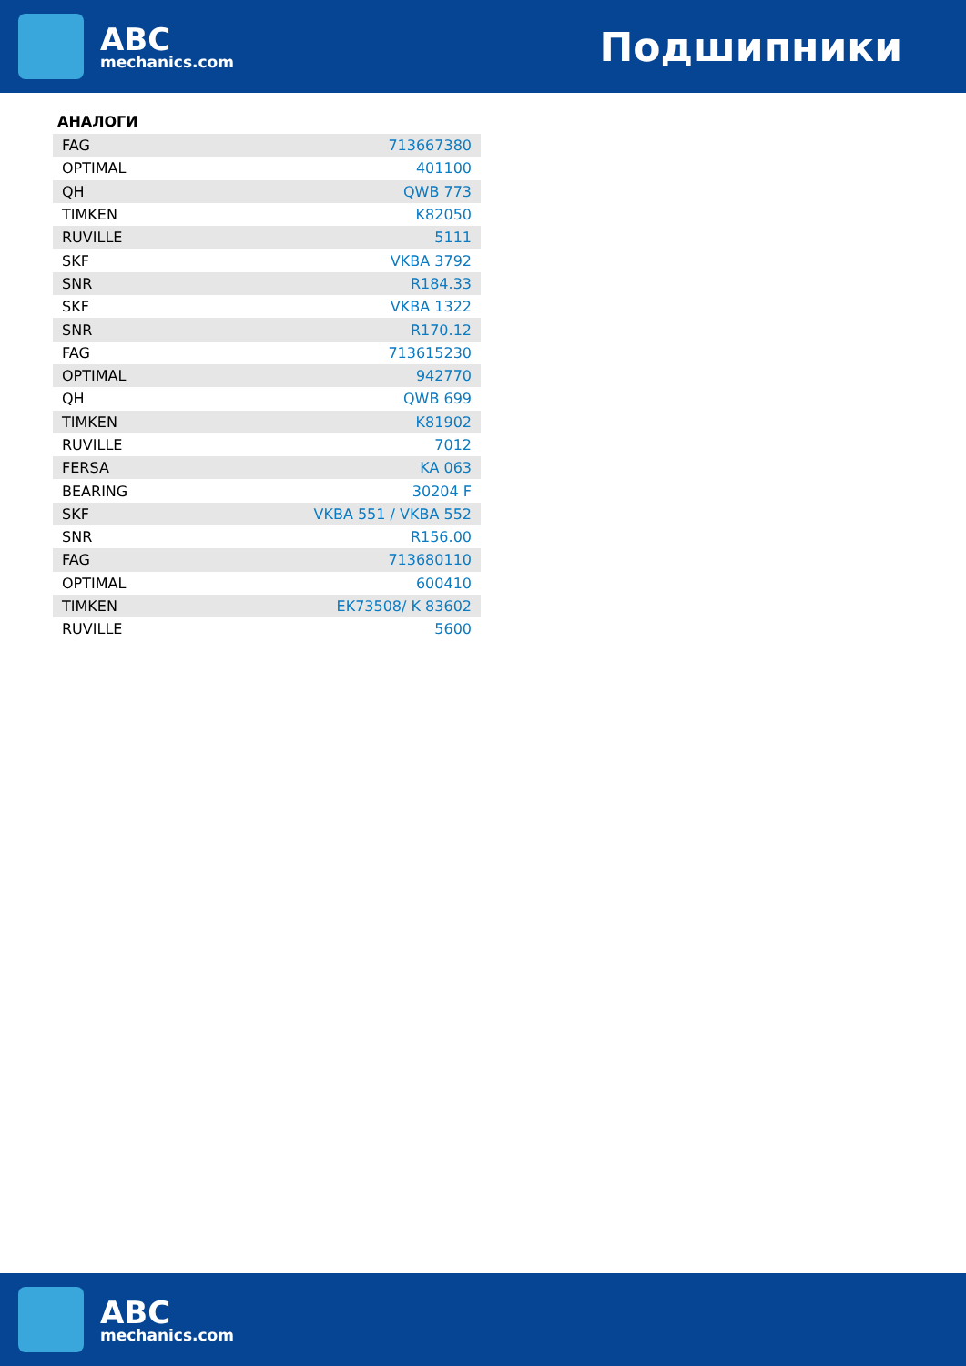ABC
mechanics.com
Подшипники
АНАЛОГИ
| FAG | 713667380 |
| OPTIMAL | 401100 |
| QH | QWB 773 |
| TIMKEN | K82050 |
| RUVILLE | 5111 |
| SKF | VKBA 3792 |
| SNR | R184.33 |
| SKF | VKBA 1322 |
| SNR | R170.12 |
| FAG | 713615230 |
| OPTIMAL | 942770 |
| QH | QWB 699 |
| TIMKEN | K81902 |
| RUVILLE | 7012 |
| FERSA | KA 063 |
| BEARING | 30204 F |
| SKF | VKBA 551 / VKBA 552 |
| SNR | R156.00 |
| FAG | 713680110 |
| OPTIMAL | 600410 |
| TIMKEN | EK73508/ K 83602 |
| RUVILLE | 5600 |
ABC
mechanics.com